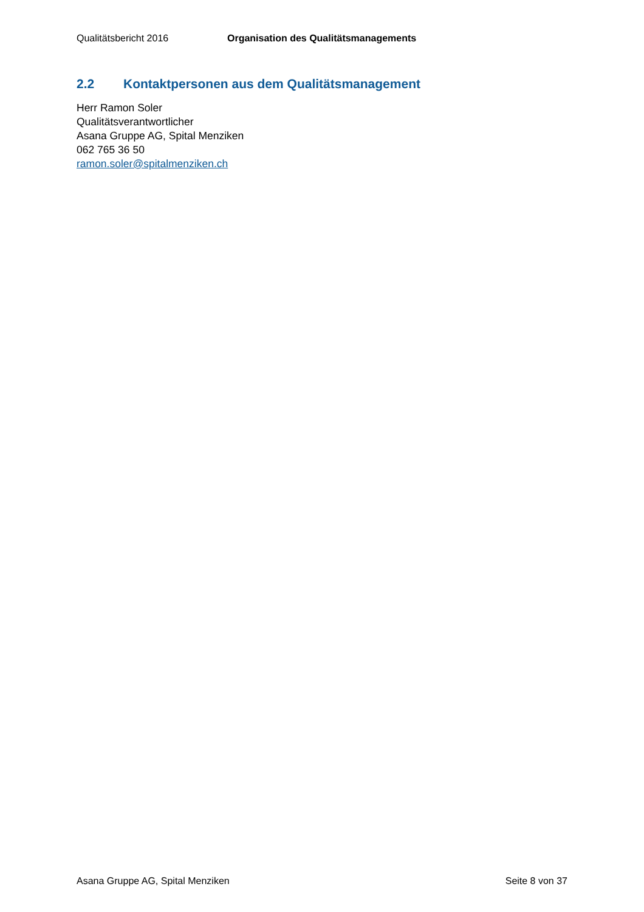Qualitätsbericht 2016 Organisation des Qualitätsmanagements
2.2 Kontaktpersonen aus dem Qualitätsmanagement
Herr Ramon Soler
Qualitätsverantwortlicher
Asana Gruppe AG, Spital Menziken
062 765 36 50
ramon.soler@spitalmenziken.ch
Asana Gruppe AG, Spital Menziken Seite 8 von 37